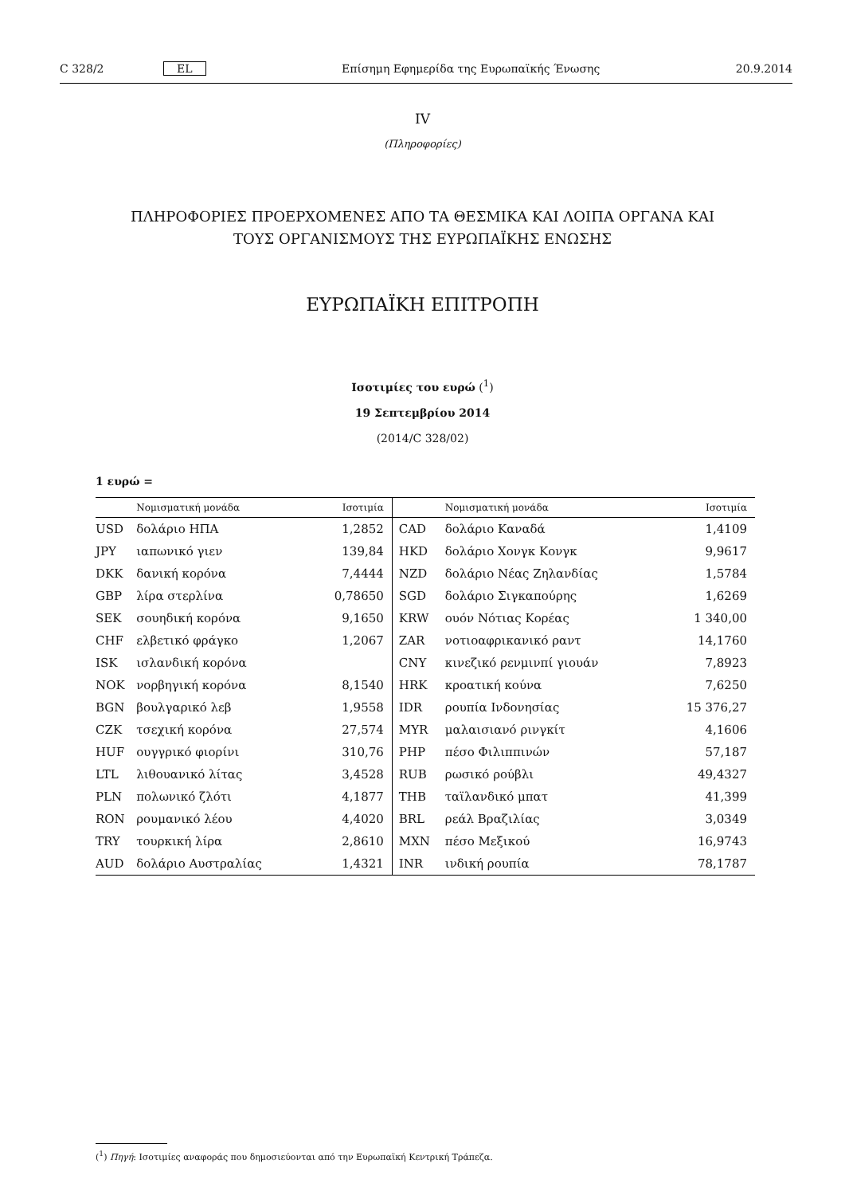C 328/2 EL Επίσημη Εφημερίδα της Ευρωπαϊκής Ένωσης 20.9.2014
IV
(Πληροφορίες)
ΠΛΗΡΟΦΟΡΙΕΣ ΠΡΟΕΡΧΟΜΕΝΕΣ ΑΠΟ ΤΑ ΘΕΣΜΙΚΑ ΚΑΙ ΛΟΙΠΑ ΟΡΓΑΝΑ ΚΑΙ
ΤΟΥΣ ΟΡΓΑΝΙΣΜΟΥΣ ΤΗΣ ΕΥΡΩΠΑΪΚΗΣ ΕΝΩΣΗΣ
ΕΥΡΩΠΑΪΚΗ ΕΠΙΤΡΟΠΗ
Ισοτιμίες του ευρώ (<sup>1</sup>)
19 Σεπτεμβρίου 2014
(2014/C 328/02)
1 ευρώ =
| | Νομισματική μονάδα | Ισοτιμία | | Νομισματική μονάδα | Ισοτιμία |
| --- | --- | --- | --- | --- | --- |
| USD | δολάριο ΗΠΑ | 1,2852 | CAD | δολάριο Καναδά | 1,4109 |
| JPY | ιαπωνικό γιεν | 139,84 | HKD | δολάριο Χονγκ Κονγκ | 9,9617 |
| DKK | δανική κορόνα | 7,4444 | NZD | δολάριο Νέας Ζηλανδίας | 1,5784 |
| GBP | λίρα στερλίνα | 0,78650 | SGD | δολάριο Σιγκαπούρης | 1,6269 |
| SEK | σουηδική κορόνα | 9,1650 | KRW | ουόν Νότιας Κορέας | 1 340,00 |
| CHF | ελβετικό φράγκο | 1,2067 | ZAR | νοτιοαφρικανικό ραντ | 14,1760 |
| ISK | ισλανδική κορόνα | | CNY | κινεζικό ρενμινπί γιουάν | 7,8923 |
| NOK | νορβηγική κορόνα | 8,1540 | HRK | κροατική κούνα | 7,6250 |
| BGN | βουλγαρικό λεβ | 1,9558 | IDR | ρουπία Ινδονησίας | 15 376,27 |
| CZK | τσεχική κορόνα | 27,574 | MYR | μαλαισιανό ρινγκίτ | 4,1606 |
| HUF | ουγγρικό φιορίνι | 310,76 | PHP | πέσο Φιλιππινών | 57,187 |
| LTL | λιθουανικό λίτας | 3,4528 | RUB | ρωσικό ρούβλι | 49,4327 |
| PLN | πολωνικό ζλότι | 4,1877 | THB | ταϊλανδικό μπατ | 41,399 |
| RON | ρουμανικό λέου | 4,4020 | BRL | ρεάλ Βραζιλίας | 3,0349 |
| TRY | τουρκική λίρα | 2,8610 | MXN | πέσο Μεξικού | 16,9743 |
| AUD | δολάριο Αυστραλίας | 1,4321 | INR | ινδική ρουπία | 78,1787 |
(<sup>1</sup>) Πηγή: Ισοτιμίες αναφοράς που δημοσιεύονται από την Ευρωπαϊκή Κεντρική Τράπεζα.